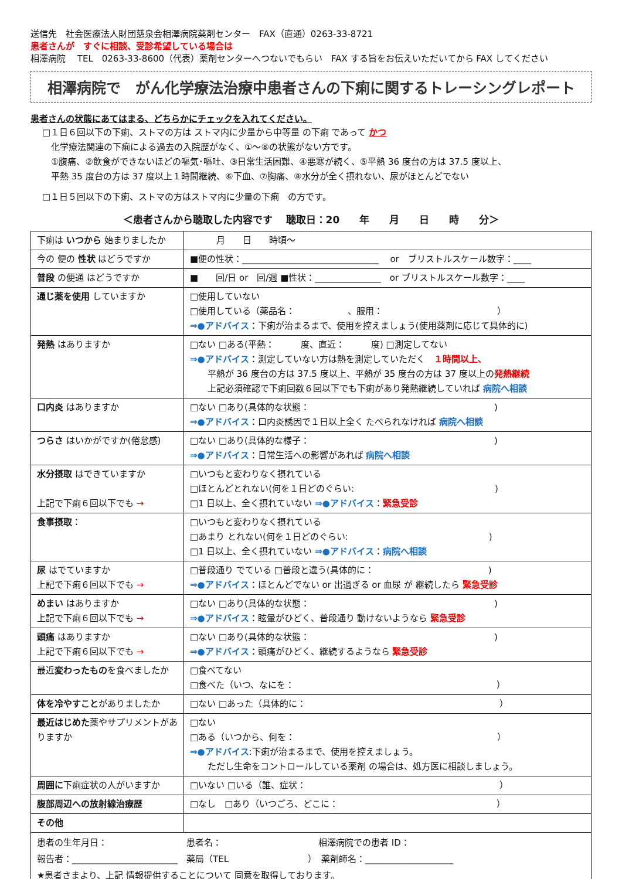送信先　社会医療法人財団慈泉会相澤病院薬剤センター　FAX（直通）0263-33-8721
患者さんが　すぐに相談、受診希望している場合は
相澤病院　 TEL　0263-33-8600（代表）薬剤センターへつないでもらい　FAX する旨をお伝えいただいてから FAX してください
相澤病院で　がん化学療法治療中患者さんの下痢に関するトレーシングレポート
患者さんの状態にあてはまる、どちらかにチェックを入れてください。
□１日６回以下の下痢、ストマの方は ストマ内に少量から中等量 の下痢 であって かつ
　化学療法関連の下痢による過去の入院歴がなく、①～⑧の状態がない方です。
　①腹痛、②飲食ができないほどの嘔気･嘔吐、③日常生活困難、④悪寒が続く、⑤平熱 36 度台の方は 37.5 度以上、
　平熱 35 度台の方は 37 度以上１時間継続、⑥下血、⑦胸痛、⑧水分が全く摂れない、尿がほとんどでない
□１日５回以下の下痢、ストマの方はストマ内に少量の下痢　の方です。
＜患者さんから聴取した内容です　 聴取日：20　　年　　月　　日　　時　　分＞
| 下痢は いつから 始まりましたか | 月 日 時頃～ |
| 今の 便の 性状 はどうですか | ■便の性状：_______________________________ or ブリストルスケール数字：____ |
| 普段 の便通 はどうですか | ■ 回/日 or 回/週 ■性状：_______________ or ブリストルスケール数字：____ |
| 通じ薬を使用 していますか | □使用していない □使用している（薬品名： 、服用： ） ⇒●アドバイス ：下痢が治まるまで、使用を控えましょう(使用薬剤に応じて具体的に) |
| 発熱 はありますか | □ない □ある(平熱： 度、直近： 度) □測定してない ⇒●アドバイス ：測定していない方は熱を測定していただく １時間以上、 平熱が 36 度台の方は 37.5 度以上、平熱が 35 度台の方は 37 度以上の 発熱継続 上記必須確認で下痢回数６回以下でも下痢があり発熱継続していれば 病院へ相談 |
| 口内炎 はありますか | □ない □あり(具体的な状態： ) ⇒●アドバイス ：口内炎誘因で１日以上全く たべられなければ 病院へ相談 |
| つらさ はいかがですか(倦怠感) | □ない □あり(具体的な様子： ) ⇒●アドバイス ：日常生活への影響があれば 病院へ相談 |
| 水分摂取 はできていますか 上記で下痢６回以下でも → | □いつもと変わりなく摂れている □ほとんどとれない(何を１日どのぐらい: ) □1 日以上、全く摂れていない ⇒●アドバイス ： 緊急受診 |
| 食事摂取 ： | □いつもと変わりなく摂れている □あまり とれない(何を１日どのぐらい: ) □1 日以上、全く摂れていない ⇒●アドバイス ： 病院へ相談 |
| 尿 はでていますか 上記で下痢６回以下でも → | □普段通り でている □普段と違う(具体的に： ) ⇒●アドバイス ：ほとんどでない or 出過ぎる or 血尿 が 継続したら 緊急受診 |
| めまい はありますか 上記で下痢６回以下でも → | □ない □あり(具体的な状態： ) ⇒●アドバイス ：眩暈がひどく、普段通り 動けないようなら 緊急受診 |
| 頭痛 はありますか 上記で下痢６回以下でも → | □ない □あり(具体的な状態： ) ⇒●アドバイス ：頭痛がひどく、継続するようなら 緊急受診 |
| 最近 変わったもの を食べましたか | □食べてない □食べた（いつ、なにを： ） |
| 体を冷やすこと がありましたか | □ない □あった（具体的に： ） |
| 最近はじめた 薬やサプリメントがありますか | □ない □ある（いつから、何を： ） ⇒●アドバイス :下痢が治まるまで、使用を控えましょう。 ただし生命をコントロールしている薬剤 の場合は、処方医に相談しましょう。 |
| 周囲に 下痢症状の人がいますか | □いない □いる（誰、症状： ） |
| 腹部周辺への放射線治療歴 | □なし □あり（いつごろ、どこに： ） |
| その他 | |
| 患者の生年月日： 患者名： 相澤病院での患者 ID： 報告者：________________________ 薬局（TEL ） 薬剤師名：____________________ ★患者さまより、上記 情報提供することについて 同意を取得しております。 | |